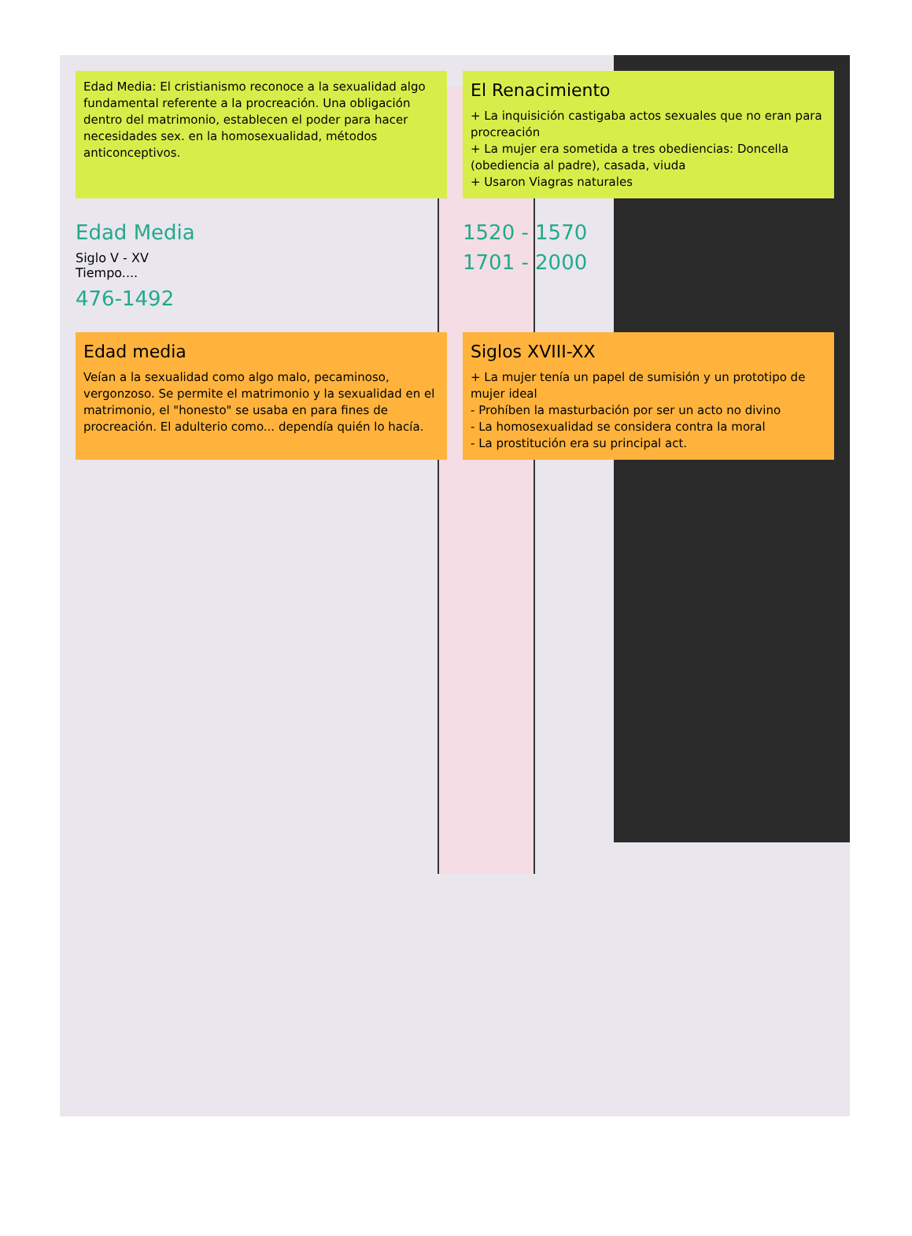Edad Media: El cristianismo reconoce a la sexualidad algo fundamental referente a la procreación. Una obligación dentro del matrimonio, establecen el poder para hacer necesidades sex. en la homosexualidad, métodos anticonceptivos.
El Renacimiento
+ La inquisición castigaba actos sexuales que no eran para procreación
+ La mujer era sometida a tres obediencias: Doncella (obediencia al padre), casada, viuda
+ Usaron Viagras naturales
Edad Media
Siglo V - XV
Tiempo....
476-1492
1520 - 1570
1701 - 2000
Edad media
Veían a la sexualidad como algo malo, pecaminoso, vergonzoso. Se permite el matrimonio y la sexualidad en el matrimonio, el "honesto" se usaba en para fines de procreación. El adulterio como... dependía quién lo hacía.
Siglos XVIII-XX
+ La mujer tenía un papel de sumisión y un prototipo de mujer ideal
- Prohíben la masturbación por ser un acto no divino
- La homosexualidad se considera contra la moral
- La prostitución era su principal act.